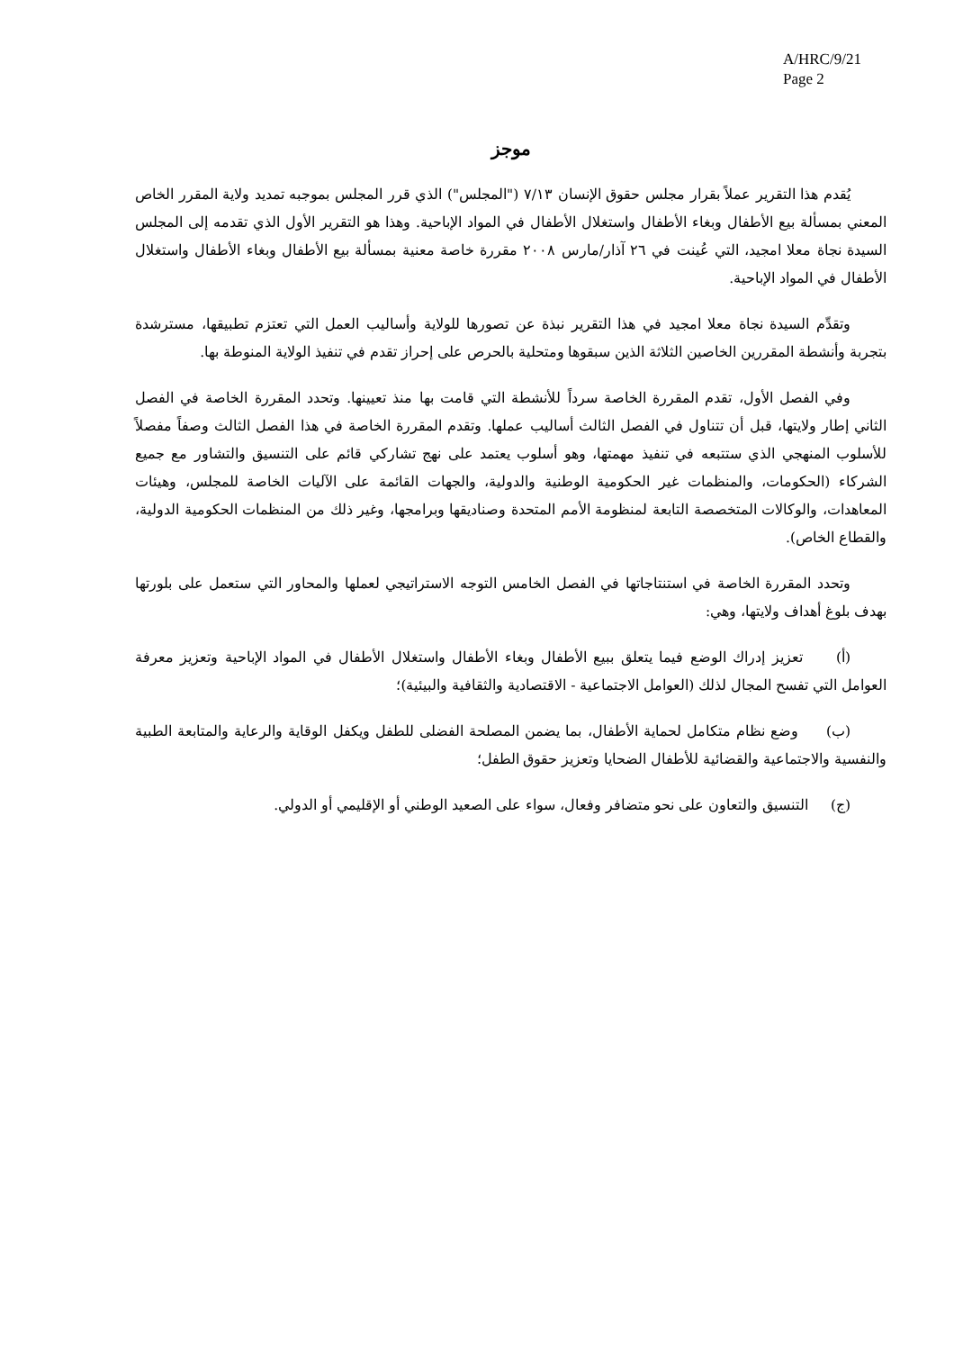A/HRC/9/21
Page 2
موجز
يُقدم هذا التقرير عملاً بقرار مجلس حقوق الإنسان ٧/١٣ ("المجلس") الذي قرر المجلس بموجبه تمديد ولاية المقرر الخاص المعني بمسألة بيع الأطفال وبغاء الأطفال واستغلال الأطفال في المواد الإباحية. وهذا هو التقرير الأول الذي تقدمه إلى المجلس السيدة نجاة معلا امجيد، التي عُينت في ٢٦ آذار/مارس ٢٠٠٨ مقررة خاصة معنية بمسألة بيع الأطفال وبغاء الأطفال واستغلال الأطفال في المواد الإباحية.
وتقدِّم السيدة نجاة معلا امجيد في هذا التقرير نبذة عن تصورها للولاية وأساليب العمل التي تعتزم تطبيقها، مسترشدة بتجربة وأنشطة المقررين الخاصين الثلاثة الذين سبقوها ومتحلية بالحرص على إحراز تقدم في تنفيذ الولاية المنوطة بها.
وفي الفصل الأول، تقدم المقررة الخاصة سرداً للأنشطة التي قامت بها منذ تعيينها. وتحدد المقررة الخاصة في الفصل الثاني إطار ولايتها، قبل أن تتناول في الفصل الثالث أساليب عملها. وتقدم المقررة الخاصة في هذا الفصل الثالث وصفاً مفصلاً للأسلوب المنهجي الذي ستتبعه في تنفيذ مهمتها، وهو أسلوب يعتمد على نهج تشاركي قائم على التنسيق والتشاور مع جميع الشركاء (الحكومات، والمنظمات غير الحكومية الوطنية والدولية، والجهات القائمة على الآليات الخاصة للمجلس، وهيئات المعاهدات، والوكالات المتخصصة التابعة لمنظومة الأمم المتحدة وصناديقها وبرامجها، وغير ذلك من المنظمات الحكومية الدولية، والقطاع الخاص).
وتحدد المقررة الخاصة في استنتاجاتها في الفصل الخامس التوجه الاستراتيجي لعملها والمحاور التي ستعمل على بلورتها بهدف بلوغ أهداف ولايتها، وهي:
(أ) تعزيز إدراك الوضع فيما يتعلق ببيع الأطفال وبغاء الأطفال واستغلال الأطفال في المواد الإباحية وتعزيز معرفة العوامل التي تفسح المجال لذلك (العوامل الاجتماعية - الاقتصادية والثقافية والبيئية)؛
(ب) وضع نظام متكامل لحماية الأطفال، بما يضمن المصلحة الفضلى للطفل ويكفل الوقاية والرعاية والمتابعة الطبية والنفسية والاجتماعية والقضائية للأطفال الضحايا وتعزيز حقوق الطفل؛
(ج) التنسيق والتعاون على نحو متضافر وفعال، سواء على الصعيد الوطني أو الإقليمي أو الدولي.